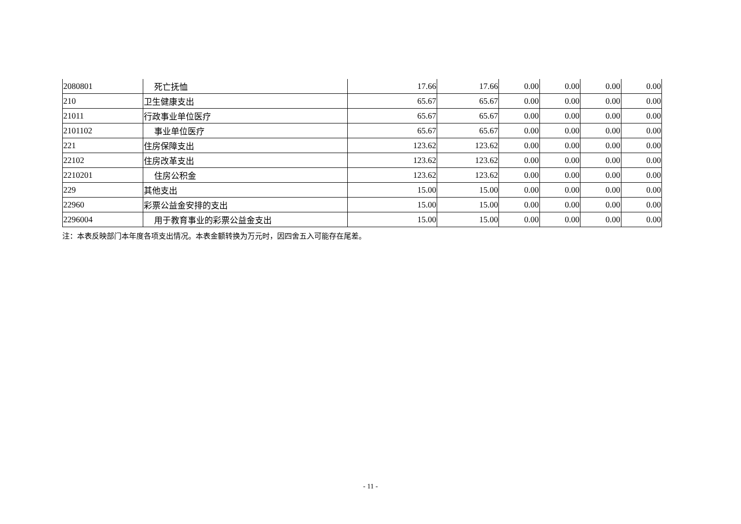| 2080801 | 死亡抚恤 | 17.66 | 17.66 | 0.00 | 0.00 | 0.00 | 0.00 |
| 210 | 卫生健康支出 | 65.67 | 65.67 | 0.00 | 0.00 | 0.00 | 0.00 |
| 21011 | 行政事业单位医疗 | 65.67 | 65.67 | 0.00 | 0.00 | 0.00 | 0.00 |
| 2101102 | 事业单位医疗 | 65.67 | 65.67 | 0.00 | 0.00 | 0.00 | 0.00 |
| 221 | 住房保障支出 | 123.62 | 123.62 | 0.00 | 0.00 | 0.00 | 0.00 |
| 22102 | 住房改革支出 | 123.62 | 123.62 | 0.00 | 0.00 | 0.00 | 0.00 |
| 2210201 | 住房公积金 | 123.62 | 123.62 | 0.00 | 0.00 | 0.00 | 0.00 |
| 229 | 其他支出 | 15.00 | 15.00 | 0.00 | 0.00 | 0.00 | 0.00 |
| 22960 | 彩票公益金安排的支出 | 15.00 | 15.00 | 0.00 | 0.00 | 0.00 | 0.00 |
| 2296004 | 用于教育事业的彩票公益金支出 | 15.00 | 15.00 | 0.00 | 0.00 | 0.00 | 0.00 |
注：本表反映部门本年度各项支出情况。本表金额转换为万元时，因四舍五入可能存在尾差。
- 11 -